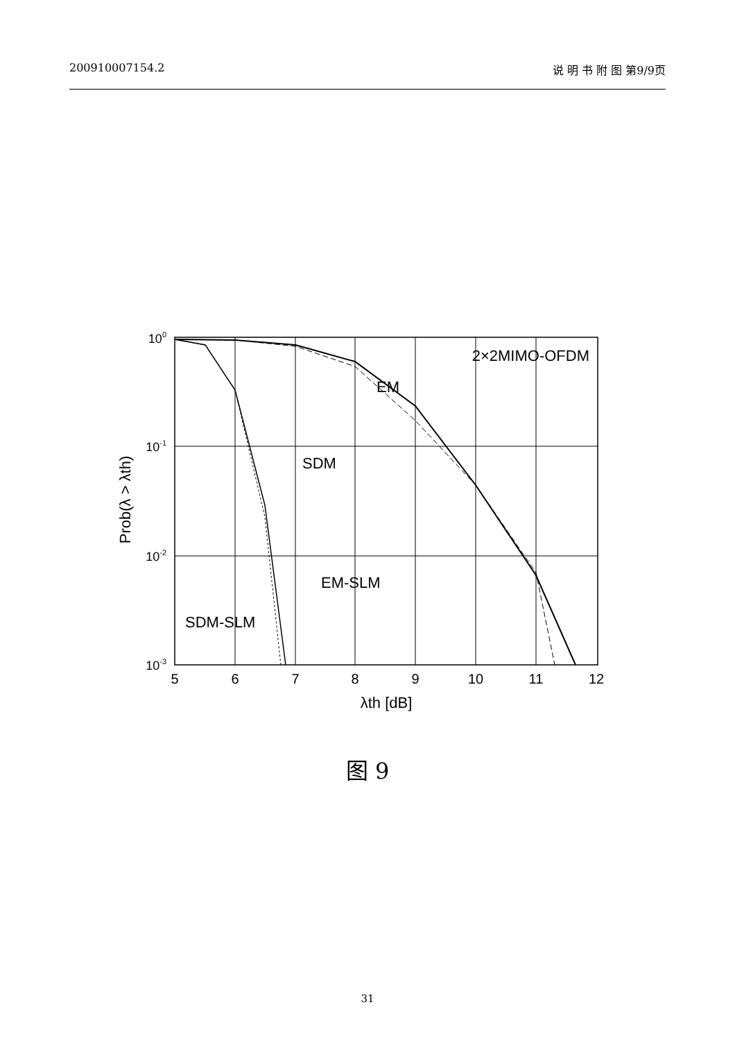200910007154.2 说 明 书 附 图 第9/9页
100
10-1
10-2
10-3
5
6
7
8
9
10
11
12
λth [dB]
Prob(λ > λth)
2×2MIMO-OFDM
EM
SDM
EM-SLM
SDM-SLM
图 9
31